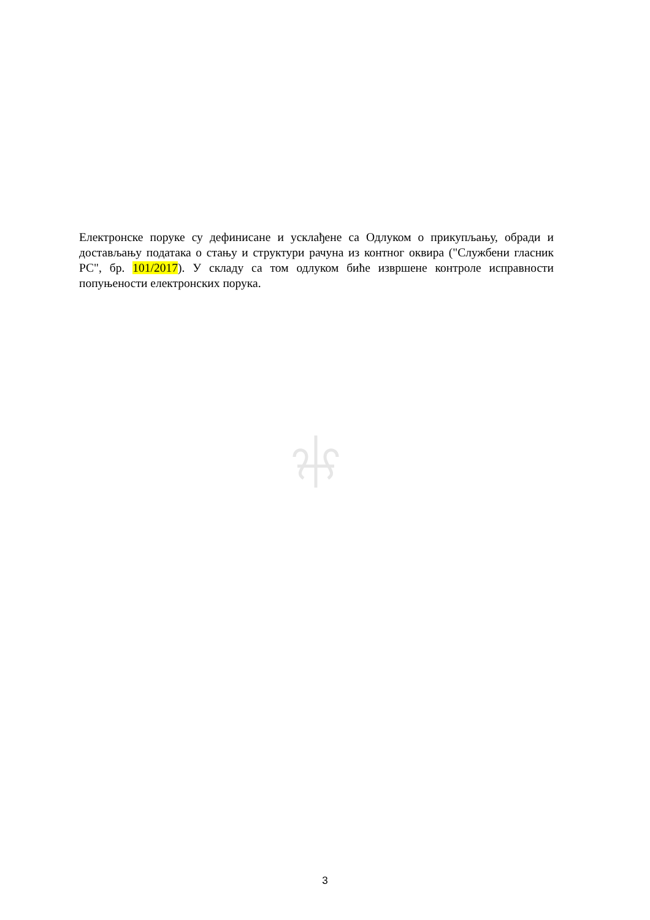Електронске поруке су дефинисане и усклађене са Одлуком о прикупљању, обради и достављању података о стању и структури рачуна из контног оквира ("Службени гласник РС", бр. 101/2017). У складу са том одлуком биће извршене контроле исправности попуњености електронских порука.
3